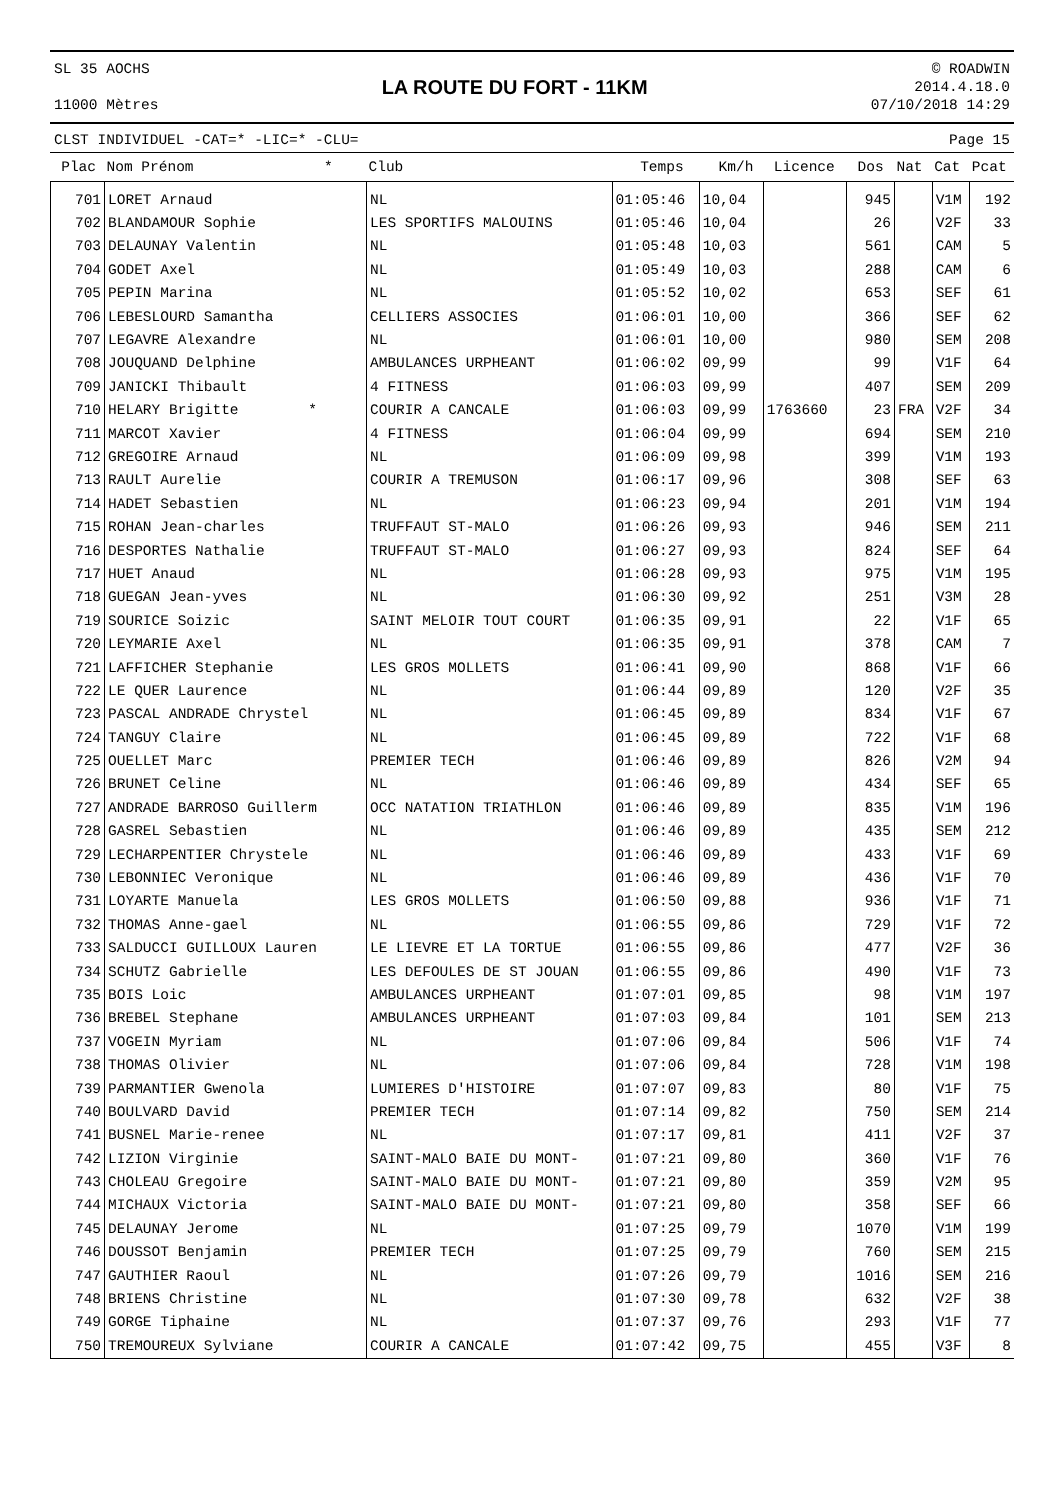SL 35 AOCHS
11000 Mètres
LA ROUTE DU FORT - 11KM
© ROADWIN
2014.4.18.0
07/10/2018 14:29
CLST INDIVIDUEL -CAT=* -LIC=* -CLU= Page 15
| Plac | Nom Prénom * | Club | Temps | Km/h | Licence | Dos | Nat | Cat | Pcat |
| --- | --- | --- | --- | --- | --- | --- | --- | --- | --- |
| 701 | LORET Arnaud | NL | 01:05:46 | 10,04 | | 945 | | V1M | 192 |
| 702 | BLANDAMOUR Sophie | LES SPORTIFS MALOUINS | 01:05:46 | 10,04 | | 26 | | V2F | 33 |
| 703 | DELAUNAY Valentin | NL | 01:05:48 | 10,03 | | 561 | | CAM | 5 |
| 704 | GODET Axel | NL | 01:05:49 | 10,03 | | 288 | | CAM | 6 |
| 705 | PEPIN Marina | NL | 01:05:52 | 10,02 | | 653 | | SEF | 61 |
| 706 | LEBESLOURD Samantha | CELLIERS ASSOCIES | 01:06:01 | 10,00 | | 366 | | SEF | 62 |
| 707 | LEGAVRE Alexandre | NL | 01:06:01 | 10,00 | | 980 | | SEM | 208 |
| 708 | JOUQUAND Delphine | AMBULANCES URPHEANT | 01:06:02 | 09,99 | | 99 | | V1F | 64 |
| 709 | JANICKI Thibault | 4 FITNESS | 01:06:03 | 09,99 | | 407 | | SEM | 209 |
| 710 | HELARY Brigitte * | COURIR A CANCALE | 01:06:03 | 09,99 | 1763660 | 23 | FRA | V2F | 34 |
| 711 | MARCOT Xavier | 4 FITNESS | 01:06:04 | 09,99 | | 694 | | SEM | 210 |
| 712 | GREGOIRE Arnaud | NL | 01:06:09 | 09,98 | | 399 | | V1M | 193 |
| 713 | RAULT Aurelie | COURIR A TREMUSON | 01:06:17 | 09,96 | | 308 | | SEF | 63 |
| 714 | HADET Sebastien | NL | 01:06:23 | 09,94 | | 201 | | V1M | 194 |
| 715 | ROHAN Jean-charles | TRUFFAUT ST-MALO | 01:06:26 | 09,93 | | 946 | | SEM | 211 |
| 716 | DESPORTES Nathalie | TRUFFAUT ST-MALO | 01:06:27 | 09,93 | | 824 | | SEF | 64 |
| 717 | HUET Anaud | NL | 01:06:28 | 09,93 | | 975 | | V1M | 195 |
| 718 | GUEGAN Jean-yves | NL | 01:06:30 | 09,92 | | 251 | | V3M | 28 |
| 719 | SOURICE Soizic | SAINT MELOIR TOUT COURT | 01:06:35 | 09,91 | | 22 | | V1F | 65 |
| 720 | LEYMARIE Axel | NL | 01:06:35 | 09,91 | | 378 | | CAM | 7 |
| 721 | LAFFICHER Stephanie | LES GROS MOLLETS | 01:06:41 | 09,90 | | 868 | | V1F | 66 |
| 722 | LE QUER Laurence | NL | 01:06:44 | 09,89 | | 120 | | V2F | 35 |
| 723 | PASCAL ANDRADE Chrystel | NL | 01:06:45 | 09,89 | | 834 | | V1F | 67 |
| 724 | TANGUY Claire | NL | 01:06:45 | 09,89 | | 722 | | V1F | 68 |
| 725 | OUELLET Marc | PREMIER TECH | 01:06:46 | 09,89 | | 826 | | V2M | 94 |
| 726 | BRUNET Celine | NL | 01:06:46 | 09,89 | | 434 | | SEF | 65 |
| 727 | ANDRADE BARROSO Guillerm | OCC NATATION TRIATHLON | 01:06:46 | 09,89 | | 835 | | V1M | 196 |
| 728 | GASREL Sebastien | NL | 01:06:46 | 09,89 | | 435 | | SEM | 212 |
| 729 | LECHARPENTIER Chrystele | NL | 01:06:46 | 09,89 | | 433 | | V1F | 69 |
| 730 | LEBONNIEC Veronique | NL | 01:06:46 | 09,89 | | 436 | | V1F | 70 |
| 731 | LOYARTE Manuela | LES GROS MOLLETS | 01:06:50 | 09,88 | | 936 | | V1F | 71 |
| 732 | THOMAS Anne-gael | NL | 01:06:55 | 09,86 | | 729 | | V1F | 72 |
| 733 | SALDUCCI GUILLOUX Lauren | LE LIEVRE ET LA TORTUE | 01:06:55 | 09,86 | | 477 | | V2F | 36 |
| 734 | SCHUTZ Gabrielle | LES DEFOULES DE ST JOUAN | 01:06:55 | 09,86 | | 490 | | V1F | 73 |
| 735 | BOIS Loic | AMBULANCES URPHEANT | 01:07:01 | 09,85 | | 98 | | V1M | 197 |
| 736 | BREBEL Stephane | AMBULANCES URPHEANT | 01:07:03 | 09,84 | | 101 | | SEM | 213 |
| 737 | VOGEIN Myriam | NL | 01:07:06 | 09,84 | | 506 | | V1F | 74 |
| 738 | THOMAS Olivier | NL | 01:07:06 | 09,84 | | 728 | | V1M | 198 |
| 739 | PARMANTIER Gwenola | LUMIERES D'HISTOIRE | 01:07:07 | 09,83 | | 80 | | V1F | 75 |
| 740 | BOULVARD David | PREMIER TECH | 01:07:14 | 09,82 | | 750 | | SEM | 214 |
| 741 | BUSNEL Marie-renee | NL | 01:07:17 | 09,81 | | 411 | | V2F | 37 |
| 742 | LIZION Virginie | SAINT-MALO BAIE DU MONT- | 01:07:21 | 09,80 | | 360 | | V1F | 76 |
| 743 | CHOLEAU Gregoire | SAINT-MALO BAIE DU MONT- | 01:07:21 | 09,80 | | 359 | | V2M | 95 |
| 744 | MICHAUX Victoria | SAINT-MALO BAIE DU MONT- | 01:07:21 | 09,80 | | 358 | | SEF | 66 |
| 745 | DELAUNAY Jerome | NL | 01:07:25 | 09,79 | | 1070 | | V1M | 199 |
| 746 | DOUSSOT Benjamin | PREMIER TECH | 01:07:25 | 09,79 | | 760 | | SEM | 215 |
| 747 | GAUTHIER Raoul | NL | 01:07:26 | 09,79 | | 1016 | | SEM | 216 |
| 748 | BRIENS Christine | NL | 01:07:30 | 09,78 | | 632 | | V2F | 38 |
| 749 | GORGE Tiphaine | NL | 01:07:37 | 09,76 | | 293 | | V1F | 77 |
| 750 | TREMOUREUX Sylviane | COURIR A CANCALE | 01:07:42 | 09,75 | | 455 | | V3F | 8 |